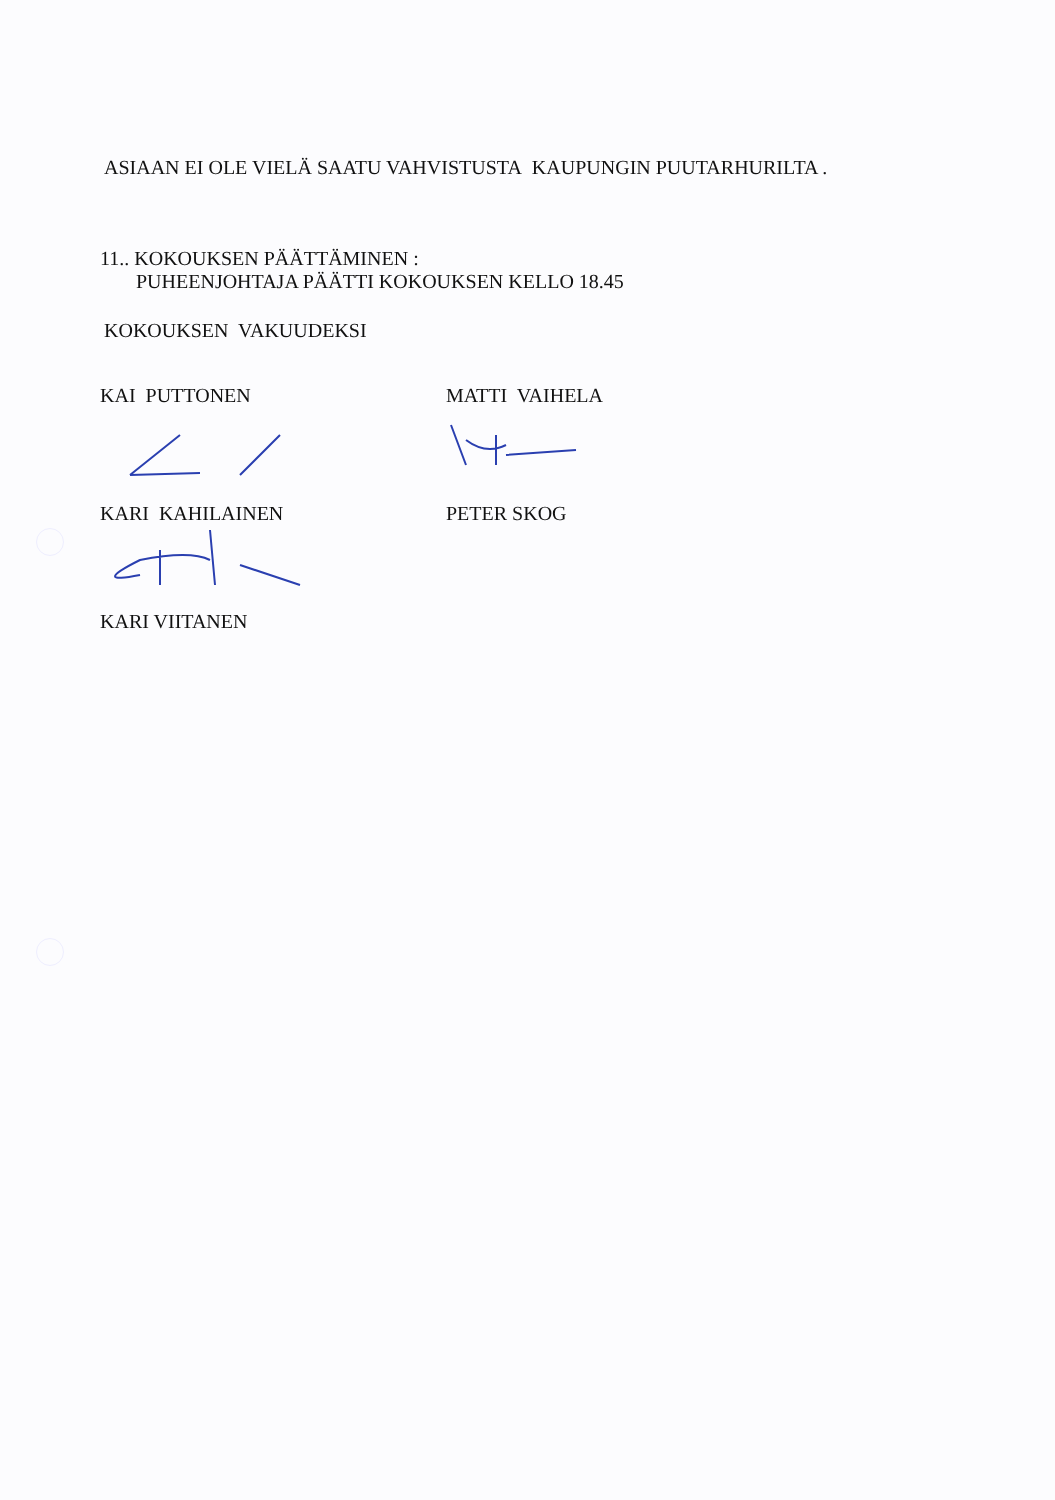ASIAAN EI OLE VIELÄ SAATU VAHVISTUSTA KAUPUNGIN PUUTARHURILTA .
11.. KOKOUKSEN PÄÄTTÄMINEN :
PUHEENJOHTAJA PÄÄTTI KOKOUKSEN KELLO 18.45
KOKOUKSEN VAKUUDEKSI
KAI PUTTONEN
KARI KAHILAINEN
KARI VIITANEN
MATTI VAIHELA
PETER SKOG